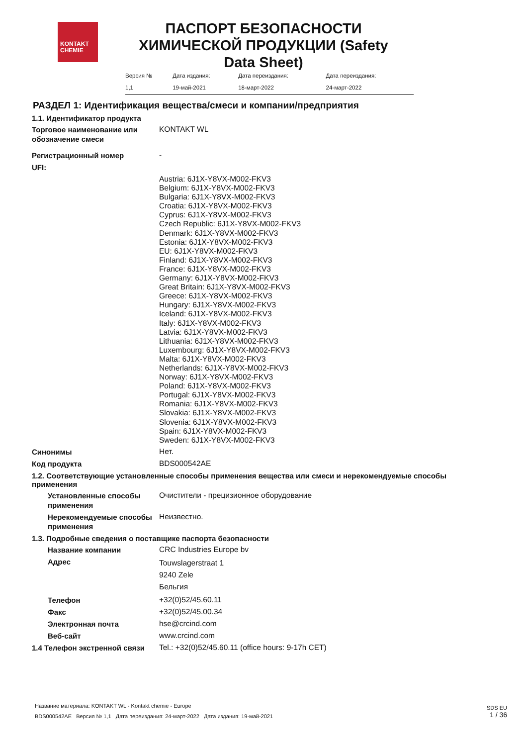KONTAKT
CHEMIE
ПАСПОРТ БЕЗОПАСНОСТИ ХИМИЧЕСКОЙ ПРОДУКЦИИ (Safety Data Sheet)
| Версия № | Дата издания: | Дата переиздания: | Дата переиздания: |
| 1,1 | 19-май-2021 | 18-март-2022 | 24-март-2022 |
РАЗДЕЛ 1: Идентификация вещества/смеси и компании/предприятия
1.1. Идентификатор продукта
Торговое наименование или обозначение смеси
KONTAKT WL
Регистрационный номер
-
UFI:
Austria: 6J1X-Y8VX-M002-FKV3
Belgium: 6J1X-Y8VX-M002-FKV3
Bulgaria: 6J1X-Y8VX-M002-FKV3
Croatia: 6J1X-Y8VX-M002-FKV3
Cyprus: 6J1X-Y8VX-M002-FKV3
Czech Republic: 6J1X-Y8VX-M002-FKV3
Denmark: 6J1X-Y8VX-M002-FKV3
Estonia: 6J1X-Y8VX-M002-FKV3
EU: 6J1X-Y8VX-M002-FKV3
Finland: 6J1X-Y8VX-M002-FKV3
France: 6J1X-Y8VX-M002-FKV3
Germany: 6J1X-Y8VX-M002-FKV3
Great Britain: 6J1X-Y8VX-M002-FKV3
Greece: 6J1X-Y8VX-M002-FKV3
Hungary: 6J1X-Y8VX-M002-FKV3
Iceland: 6J1X-Y8VX-M002-FKV3
Italy: 6J1X-Y8VX-M002-FKV3
Latvia: 6J1X-Y8VX-M002-FKV3
Lithuania: 6J1X-Y8VX-M002-FKV3
Luxembourg: 6J1X-Y8VX-M002-FKV3
Malta: 6J1X-Y8VX-M002-FKV3
Netherlands: 6J1X-Y8VX-M002-FKV3
Norway: 6J1X-Y8VX-M002-FKV3
Poland: 6J1X-Y8VX-M002-FKV3
Portugal: 6J1X-Y8VX-M002-FKV3
Romania: 6J1X-Y8VX-M002-FKV3
Slovakia: 6J1X-Y8VX-M002-FKV3
Slovenia: 6J1X-Y8VX-M002-FKV3
Spain: 6J1X-Y8VX-M002-FKV3
Sweden: 6J1X-Y8VX-M002-FKV3
Синонимы
Нет.
Код продукта
BDS000542AE
1.2. Соответствующие установленные способы применения вещества или смеси и нерекомендуемые способы применения
Установленные способы применения
Очистители - прецизионное оборудование
Нерекомендуемые способы применения
Неизвестно.
1.3. Подробные сведения о поставщике паспорта безопасности
Название компании
CRC Industries Europe bv
Адрес
Touwslagerstraat 1
9240 Zele
Бельгия
Телефон
+32(0)52/45.60.11
Факс
+32(0)52/45.00.34
Электронная почта
hse@crcind.com
Веб-сайт
www.crcind.com
1.4 Телефон экстренной связи
Tel.: +32(0)52/45.60.11 (office hours: 9-17h CET)
Название материала: KONTAKT WL - Kontakt chemie - Europe
BDS000542AE Версия № 1,1 Дата переиздания: 24-март-2022 Дата издания: 19-май-2021
SDS EU
1 / 36